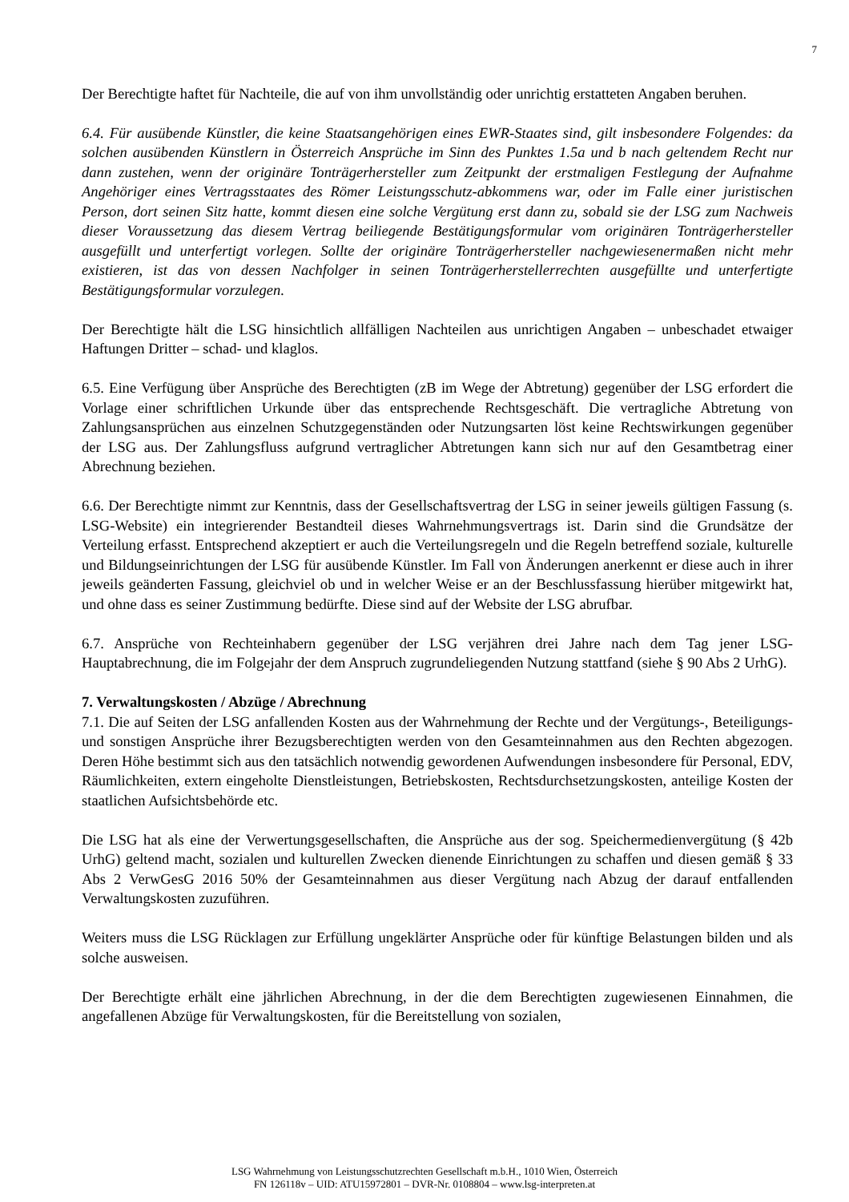7
Der Berechtigte haftet für Nachteile, die auf von ihm unvollständig oder unrichtig erstatteten Angaben beruhen.
6.4. Für ausübende Künstler, die keine Staatsangehörigen eines EWR-Staates sind, gilt insbesondere Folgendes: da solchen ausübenden Künstlern in Österreich Ansprüche im Sinn des Punktes 1.5a und b nach geltendem Recht nur dann zustehen, wenn der originäre Tonträgerhersteller zum Zeitpunkt der erstmaligen Festlegung der Aufnahme Angehöriger eines Vertragsstaates des Römer Leistungsschutz-abkommens war, oder im Falle einer juristischen Person, dort seinen Sitz hatte, kommt diesen eine solche Vergütung erst dann zu, sobald sie der LSG zum Nachweis dieser Voraussetzung das diesem Vertrag beiliegende Bestätigungsformular vom originären Tonträgerhersteller ausgefüllt und unterfertigt vorlegen. Sollte der originäre Tonträgerhersteller nachgewiesenermaßen nicht mehr existieren, ist das von dessen Nachfolger in seinen Tonträgerherstellerrechten ausgefüllte und unterfertigte Bestätigungsformular vorzulegen.
Der Berechtigte hält die LSG hinsichtlich allfälligen Nachteilen aus unrichtigen Angaben – unbeschadet etwaiger Haftungen Dritter – schad- und klaglos.
6.5. Eine Verfügung über Ansprüche des Berechtigten (zB im Wege der Abtretung) gegenüber der LSG erfordert die Vorlage einer schriftlichen Urkunde über das entsprechende Rechtsgeschäft. Die vertragliche Abtretung von Zahlungsansprüchen aus einzelnen Schutzgegenständen oder Nutzungsarten löst keine Rechtswirkungen gegenüber der LSG aus. Der Zahlungsfluss aufgrund vertraglicher Abtretungen kann sich nur auf den Gesamtbetrag einer Abrechnung beziehen.
6.6. Der Berechtigte nimmt zur Kenntnis, dass der Gesellschaftsvertrag der LSG in seiner jeweils gültigen Fassung (s. LSG-Website) ein integrierender Bestandteil dieses Wahrnehmungsvertrags ist. Darin sind die Grundsätze der Verteilung erfasst. Entsprechend akzeptiert er auch die Verteilungsregeln und die Regeln betreffend soziale, kulturelle und Bildungseinrichtungen der LSG für ausübende Künstler. Im Fall von Änderungen anerkennt er diese auch in ihrer jeweils geänderten Fassung, gleichviel ob und in welcher Weise er an der Beschlussfassung hierüber mitgewirkt hat, und ohne dass es seiner Zustimmung bedürfte. Diese sind auf der Website der LSG abrufbar.
6.7. Ansprüche von Rechteinhabern gegenüber der LSG verjähren drei Jahre nach dem Tag jener LSG-Hauptabrechnung, die im Folgejahr der dem Anspruch zugrundeliegenden Nutzung stattfand (siehe § 90 Abs 2 UrhG).
7. Verwaltungskosten / Abzüge / Abrechnung
7.1. Die auf Seiten der LSG anfallenden Kosten aus der Wahrnehmung der Rechte und der Vergütungs-, Beteiligungs- und sonstigen Ansprüche ihrer Bezugsberechtigten werden von den Gesamteinnahmen aus den Rechten abgezogen. Deren Höhe bestimmt sich aus den tatsächlich notwendig gewordenen Aufwendungen insbesondere für Personal, EDV, Räumlichkeiten, extern eingeholte Dienstleistungen, Betriebskosten, Rechtsdurchsetzungskosten, anteilige Kosten der staatlichen Aufsichtsbehörde etc.
Die LSG hat als eine der Verwertungsgesellschaften, die Ansprüche aus der sog. Speichermedienvergütung (§ 42b UrhG) geltend macht, sozialen und kulturellen Zwecken dienende Einrichtungen zu schaffen und diesen gemäß § 33 Abs 2 VerwGesG 2016 50% der Gesamteinnahmen aus dieser Vergütung nach Abzug der darauf entfallenden Verwaltungskosten zuzuführen.
Weiters muss die LSG Rücklagen zur Erfüllung ungeklärter Ansprüche oder für künftige Belastungen bilden und als solche ausweisen.
Der Berechtigte erhält eine jährlichen Abrechnung, in der die dem Berechtigten zugewiesenen Einnahmen, die angefallenen Abzüge für Verwaltungskosten, für die Bereitstellung von sozialen,
LSG Wahrnehmung von Leistungsschutzrechten Gesellschaft m.b.H., 1010 Wien, Österreich
FN 126118v – UID: ATU15972801 – DVR-Nr. 0108804 – www.lsg-interpreten.at